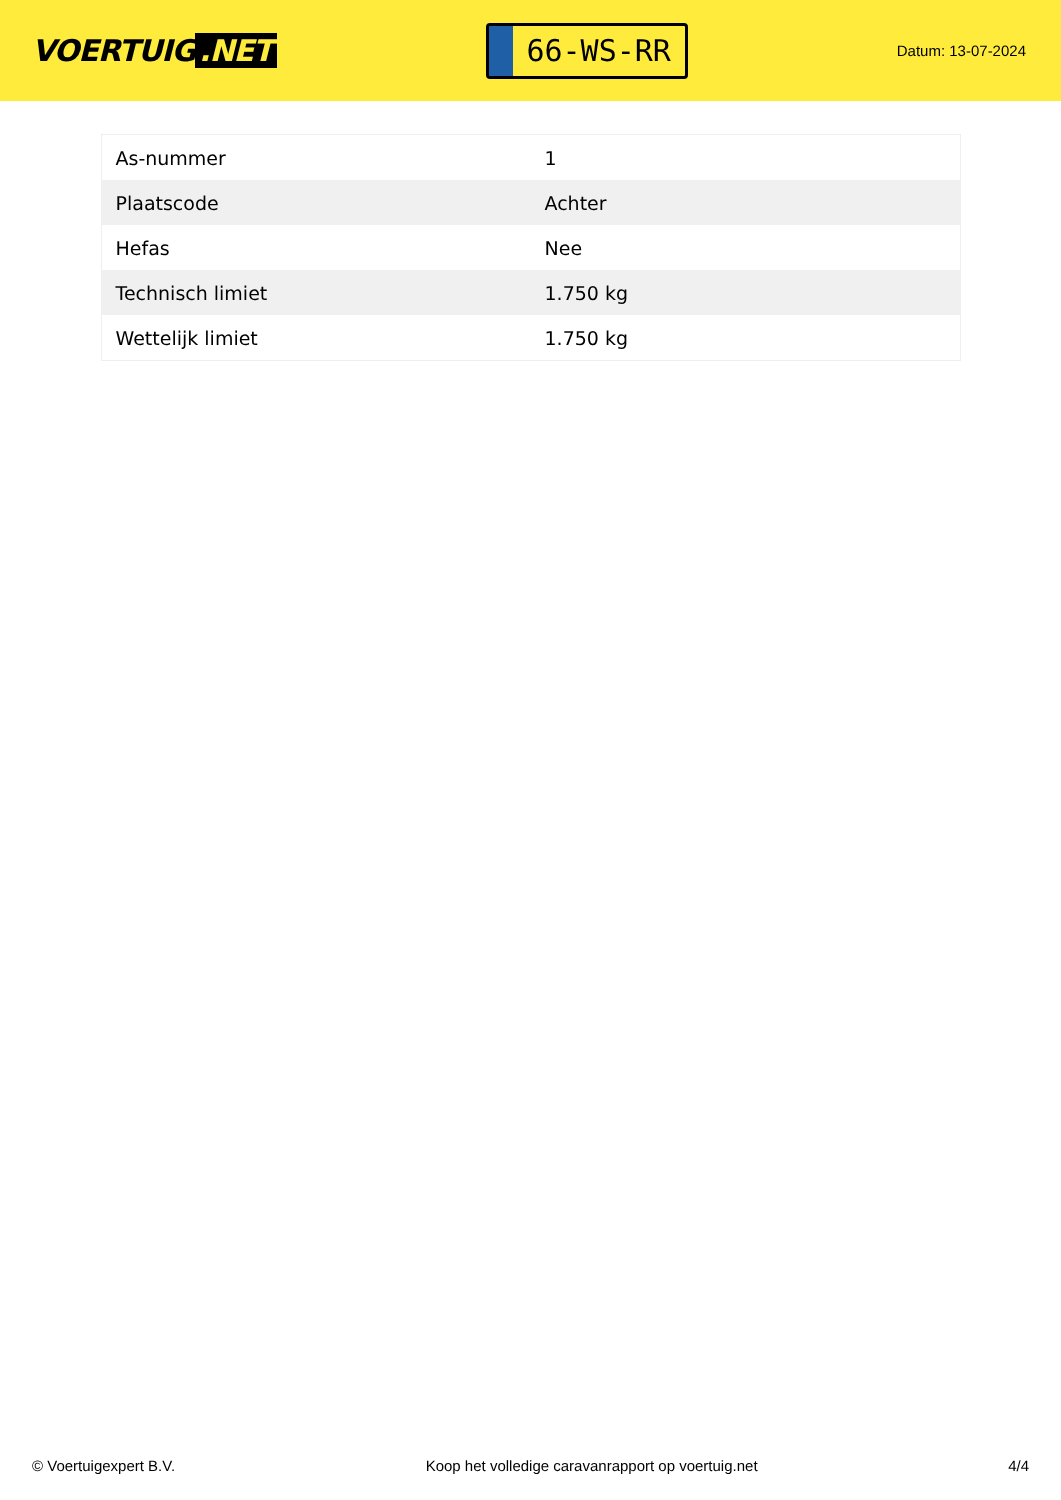VOERTUIG.NET
66-WS-RR
Datum: 13-07-2024
| As-nummer | 1 |
| Plaatscode | Achter |
| Hefas | Nee |
| Technisch limiet | 1.750 kg |
| Wettelijk limiet | 1.750 kg |
© Voertuigexpert B.V. Koop het volledige caravanrapport op voertuig.net 4/4